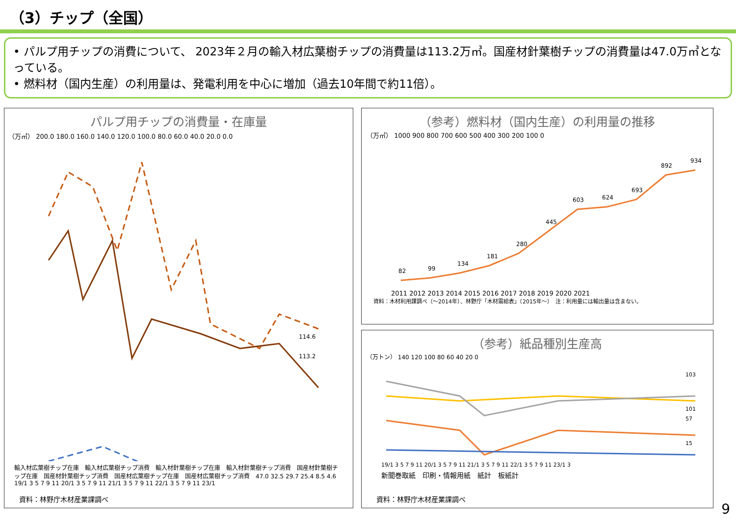（3）チップ（全国）
• パルプ用チップの消費について、 2023年２月の輸入材広葉樹チップの消費量は113.2万㎥。国産材針葉樹チップの消費量は47.0万㎥となっている。
• 燃料材（国内生産）の利用量は、発電利用を中心に増加（過去10年間で約11倍）。
パルプ用チップの消費量・在庫量
（万㎥） 200.0 180.0 160.0 140.0 120.0 100.0 80.0 60.0 40.0 20.0 0.0
114.6
113.2
輸入材広葉樹チップ在庫　輸入材広葉樹チップ消費　輸入材針葉樹チップ在庫　輸入材針葉樹チップ消費　国産材針葉樹チップ在庫　国産材針葉樹チップ消費　国産材広葉樹チップ在庫　国産材広葉樹チップ消費　47.0 32.5 29.7 25.4 8.5 4.6
19/1 3 5 7 9 11 20/1 3 5 7 9 11 21/1 3 5 7 9 11 22/1 3 5 7 9 11 23/1
資料：林野庁木材産業課調べ
（参考）燃料材（国内生産）の利用量の推移
（万㎥） 1000 900 800 700 600 500 400 300 200 100 0
82
99
134
181
280
445
603
624
693
892
934
2011 2012 2013 2014 2015 2016 2017 2018 2019 2020 2021
資料：木材利用課調べ（～2014年）、林野庁「木材需給表」（2015年～）　注：利用量には輸出量は含まない。
（参考）紙品種別生産高
（万トン） 140 120 100 80 60 40 20 0
103
101
57
15
19/1 3 5 7 9 11 20/1 3 5 7 9 11 21/1 3 5 7 9 11 22/1 3 5 7 9 11 23/1 3
新聞巻取紙　印刷・情報用紙　紙計　板紙計
資料：林野庁木材産業課調べ
9